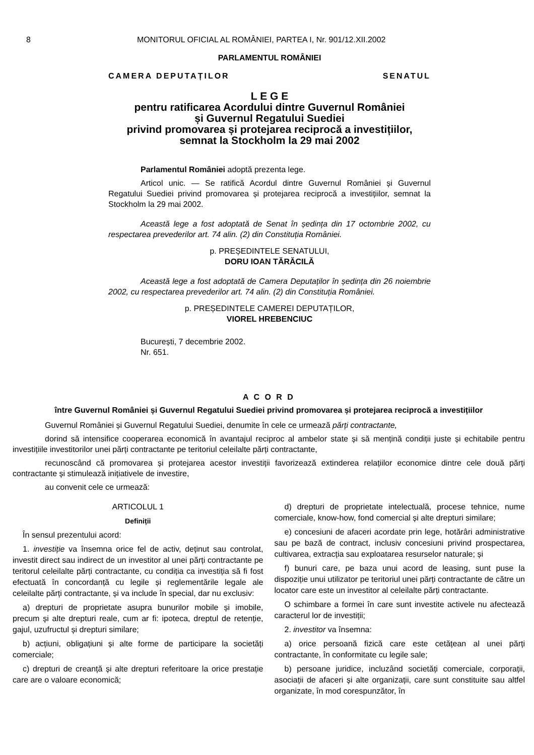8 MONITORUL OFICIAL AL ROMÂNIEI, PARTEA I, Nr. 901/12.XII.2002
PARLAMENTUL ROMÂNIEI
CAMERA DEPUTAȚILOR SENATUL
L E G E
pentru ratificarea Acordului dintre Guvernul României
și Guvernul Regatului Suediei
privind promovarea și protejarea reciprocă a investițiilor,
semnat la Stockholm la 29 mai 2002
Parlamentul României adoptă prezenta lege.
Articol unic. — Se ratifică Acordul dintre Guvernul României și Guvernul Regatului Suediei privind promovarea și protejarea reciprocă a investițiilor, semnat la Stockholm la 29 mai 2002.
Această lege a fost adoptată de Senat în ședința din 17 octombrie 2002, cu respectarea prevederilor art. 74 alin. (2) din Constituția României.
p. PREȘEDINTELE SENATULUI,
DORU IOAN TĂRĂCILĂ
Această lege a fost adoptată de Camera Deputaților în ședința din 26 noiembrie 2002, cu respectarea prevederilor art. 74 alin. (2) din Constituția României.
p. PREȘEDINTELE CAMEREI DEPUTAȚILOR,
VIOREL HREBENCIUC
București, 7 decembrie 2002.
Nr. 651.
A C O R D
între Guvernul României și Guvernul Regatului Suediei privind promovarea și protejarea reciprocă a investițiilor
Guvernul României și Guvernul Regatului Suediei, denumite în cele ce urmează părți contractante,
dorind să intensifice cooperarea economică în avantajul reciproc al ambelor state și să mențină condiții juste și echitabile pentru investițiile investitorilor unei părți contractante pe teritoriul celeilalte părți contractante,
recunoscând că promovarea și protejarea acestor investiții favorizează extinderea relațiilor economice dintre cele două părți contractante și stimulează inițiativele de investire,
au convenit cele ce urmează:
ARTICOLUL 1
Definiții
În sensul prezentului acord:
1. investiție va însemna orice fel de activ, deținut sau controlat, investit direct sau indirect de un investitor al unei părți contractante pe teritorul celeilalte părți contractante, cu condiția ca investiția să fi fost efectuată în concordanță cu legile și reglementările legale ale celeilalte părți contractante, și va include în special, dar nu exclusiv:
a) drepturi de proprietate asupra bunurilor mobile și imobile, precum și alte drepturi reale, cum ar fi: ipoteca, dreptul de retenție, gajul, uzufructul și drepturi similare;
b) acțiuni, obligațiuni și alte forme de participare la societăți comerciale;
c) drepturi de creanță și alte drepturi referitoare la orice prestație care are o valoare economică;
d) drepturi de proprietate intelectuală, procese tehnice, nume comerciale, know-how, fond comercial și alte drepturi similare;
e) concesiuni de afaceri acordate prin lege, hotărâri administrative sau pe bază de contract, inclusiv concesiuni privind prospectarea, cultivarea, extracția sau exploatarea resurselor naturale; și
f) bunuri care, pe baza unui acord de leasing, sunt puse la dispoziție unui utilizator pe teritoriul unei părți contractante de către un locator care este un investitor al celeilalte părți contractante.
O schimbare a formei în care sunt investite activele nu afectează caracterul lor de investiții;
2. investitor va însemna:
a) orice persoană fizică care este cetățean al unei părți contractante, în conformitate cu legile sale;
b) persoane juridice, incluzând societăți comerciale, corporații, asociații de afaceri și alte organizații, care sunt constituite sau altfel organizate, în mod corespunzător, în